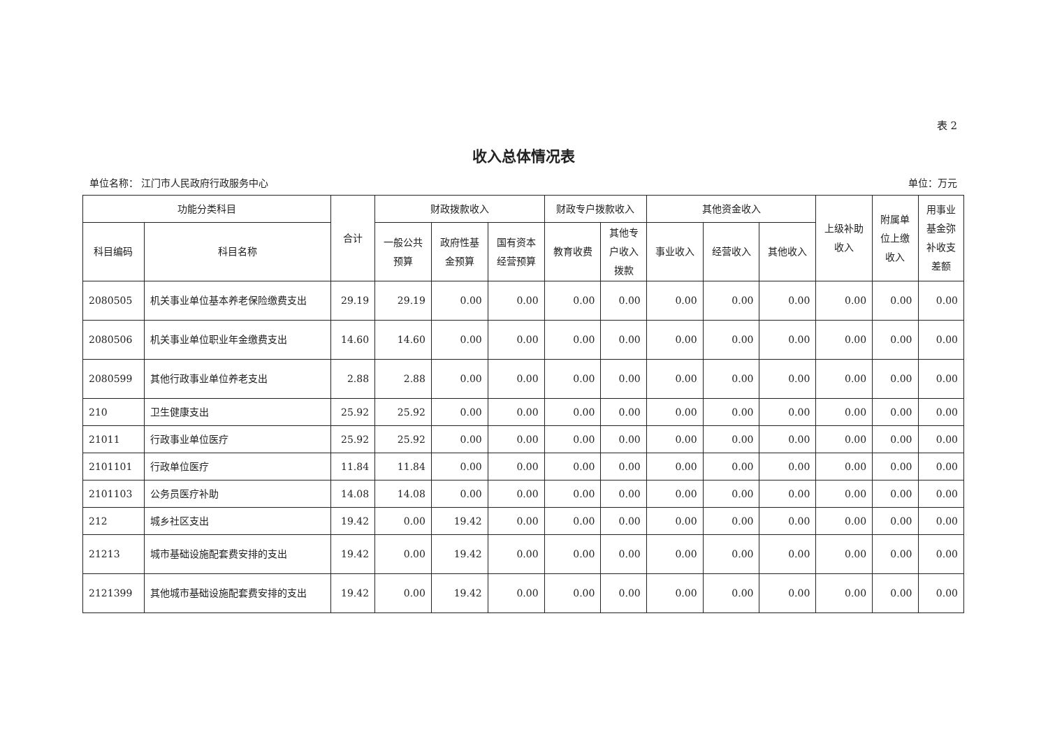表 2
收入总体情况表
单位名称： 江门市人民政府行政服务中心 单位：万元
| 功能分类科目 | | 合计 | 财政拨款收入 | | | 财政专户拨款收入 | | 其他资金收入 | | | 上级补助 收入 | 附属单 位上缴 收入 | 用事业 基金弥 补收支 差额 |
| --- | --- | --- | --- | --- | --- | --- | --- | --- | --- | --- | --- | --- | --- |
| 科目编码 | 科目名称 | | 一般公共 预算 | 政府性基 金预算 | 国有资本 经营预算 | 教育收费 | 其他专 户收入 拨款 | 事业收入 | 经营收入 | 其他收入 | | | |
| 2080505 | 机关事业单位基本养老保险缴费支出 | 29.19 | 29.19 | 0.00 | 0.00 | 0.00 | 0.00 | 0.00 | 0.00 | 0.00 | 0.00 | 0.00 | 0.00 |
| 2080506 | 机关事业单位职业年金缴费支出 | 14.60 | 14.60 | 0.00 | 0.00 | 0.00 | 0.00 | 0.00 | 0.00 | 0.00 | 0.00 | 0.00 | 0.00 |
| 2080599 | 其他行政事业单位养老支出 | 2.88 | 2.88 | 0.00 | 0.00 | 0.00 | 0.00 | 0.00 | 0.00 | 0.00 | 0.00 | 0.00 | 0.00 |
| 210 | 卫生健康支出 | 25.92 | 25.92 | 0.00 | 0.00 | 0.00 | 0.00 | 0.00 | 0.00 | 0.00 | 0.00 | 0.00 | 0.00 |
| 21011 | 行政事业单位医疗 | 25.92 | 25.92 | 0.00 | 0.00 | 0.00 | 0.00 | 0.00 | 0.00 | 0.00 | 0.00 | 0.00 | 0.00 |
| 2101101 | 行政单位医疗 | 11.84 | 11.84 | 0.00 | 0.00 | 0.00 | 0.00 | 0.00 | 0.00 | 0.00 | 0.00 | 0.00 | 0.00 |
| 2101103 | 公务员医疗补助 | 14.08 | 14.08 | 0.00 | 0.00 | 0.00 | 0.00 | 0.00 | 0.00 | 0.00 | 0.00 | 0.00 | 0.00 |
| 212 | 城乡社区支出 | 19.42 | 0.00 | 19.42 | 0.00 | 0.00 | 0.00 | 0.00 | 0.00 | 0.00 | 0.00 | 0.00 | 0.00 |
| 21213 | 城市基础设施配套费安排的支出 | 19.42 | 0.00 | 19.42 | 0.00 | 0.00 | 0.00 | 0.00 | 0.00 | 0.00 | 0.00 | 0.00 | 0.00 |
| 2121399 | 其他城市基础设施配套费安排的支出 | 19.42 | 0.00 | 19.42 | 0.00 | 0.00 | 0.00 | 0.00 | 0.00 | 0.00 | 0.00 | 0.00 | 0.00 |